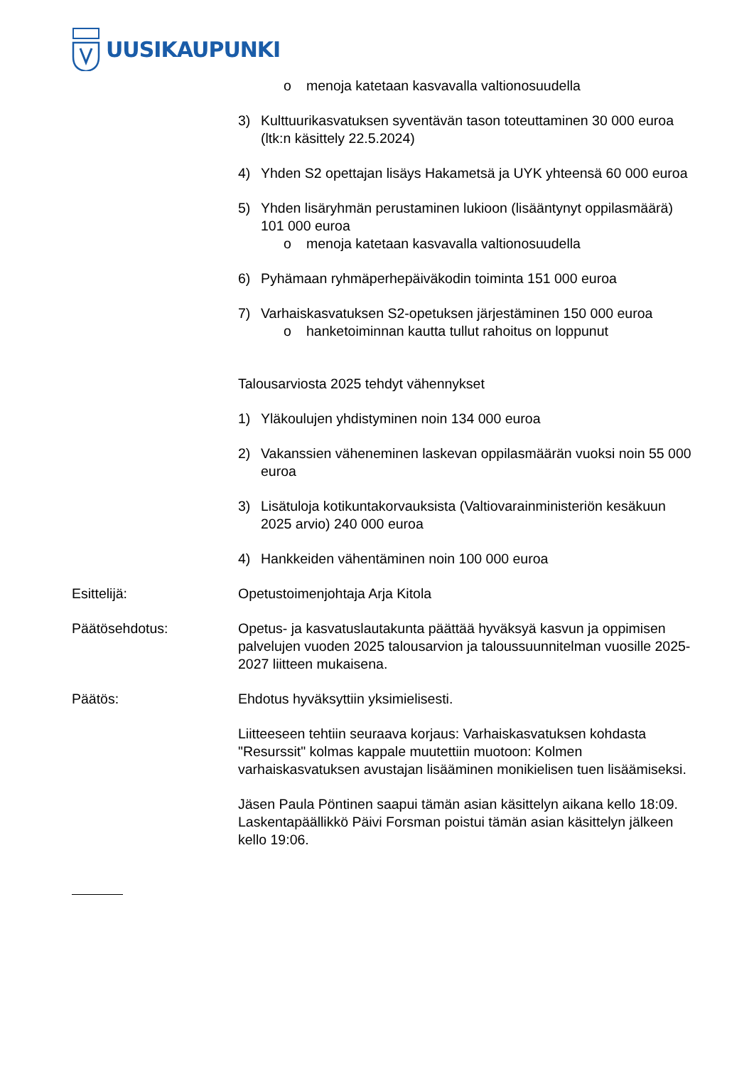UUSIKAUPUNKI
o menoja katetaan kasvavalla valtionosuudella
3) Kulttuurikasvatuksen syventävän tason toteuttaminen 30 000 euroa (ltk:n käsittely 22.5.2024)
4) Yhden S2 opettajan lisäys Hakametsä ja UYK yhteensä 60 000 euroa
5) Yhden lisäryhmän perustaminen lukioon (lisääntynyt oppilasmäärä) 101 000 euroa
o menoja katetaan kasvavalla valtionosuudella
6) Pyhämaan ryhmäperhepäiväkodin toiminta 151 000 euroa
7) Varhaiskasvatuksen S2-opetuksen järjestäminen 150 000 euroa
o hanketoiminnan kautta tullut rahoitus on loppunut
Talousarviosta 2025 tehdyt vähennykset
1) Yläkoulujen yhdistyminen noin 134 000 euroa
2) Vakanssien väheneminen laskevan oppilasmäärän vuoksi noin 55 000 euroa
3) Lisätuloja kotikuntakorvauksista (Valtiovarainministeriön kesäkuun 2025 arvio) 240 000 euroa
4) Hankkeiden vähentäminen noin 100 000 euroa
Esittelijä: Opetustoimenjohtaja Arja Kitola
Päätösehdotus: Opetus- ja kasvatuslautakunta päättää hyväksyä kasvun ja oppimisen palvelujen vuoden 2025 talousarvion ja taloussuunnitelman vuosille 2025-2027 liitteen mukaisena.
Päätös: Ehdotus hyväksyttiin yksimielisesti.
Liitteeseen tehtiin seuraava korjaus: Varhaiskasvatuksen kohdasta "Resurssit" kolmas kappale muutettiin muotoon: Kolmen varhaiskasvatuksen avustajan lisääminen monikielisen tuen lisäämiseksi.
Jäsen Paula Pöntinen saapui tämän asian käsittelyn aikana kello 18:09. Laskentapäällikkö Päivi Forsman poistui tämän asian käsittelyn jälkeen kello 19:06.